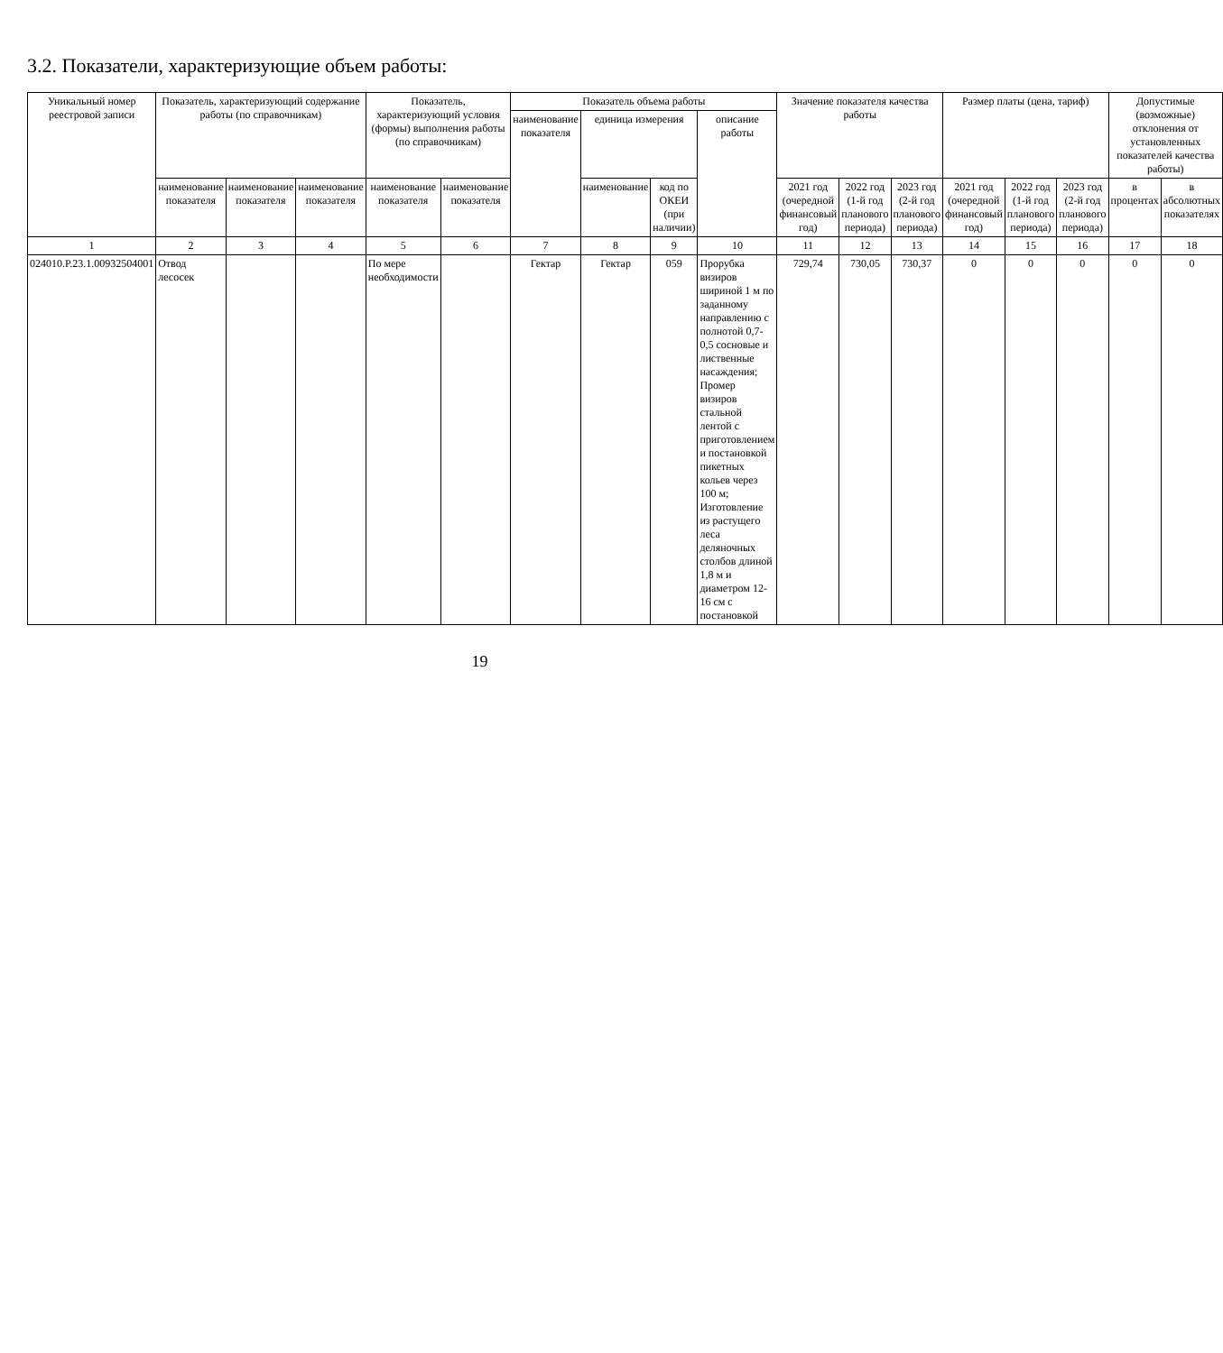3.2. Показатели, характеризующие объем работы:
| Уникальный номер реестровой записи | Показатель, характеризующий содержание работы (по справочникам) | | | Показатель, характеризующий условия (формы) выполнения работы (по справочникам) | | Показатель объема работы | | | | Значение показателя качества работы | | | Размер платы (цена, тариф) | | | Допустимые (возможные) отклонения от установленных показателей качества работы) | |
| --- | --- | --- | --- | --- | --- | --- | --- | --- | --- | --- | --- | --- | --- | --- | --- | --- | --- |
| | | | | | | наименование показателя | единица измерения | | описание работы | | | | | | | | |
| | наименование показателя | наименование показателя | наименование показателя | наименование показателя | наименование показателя | | наименование | код по ОКЕИ (при наличии) | | 2021 год (очередной финансовый год) | 2022 год (1-й год планового периода) | 2023 год (2-й год планового периода) | 2021 год (очередной финансовый год) | 2022 год (1-й год планового периода) | 2023 год (2-й год планового периода) | в процентах | в абсолютных показателях |
| 1 | 2 | 3 | 4 | 5 | 6 | 7 | 8 | 9 | 10 | 11 | 12 | 13 | 14 | 15 | 16 | 17 | 18 |
| 024010.Р.23.1.00932504001 | Отвод лесосек | | | По мере необходимости | | Гектар | Гектар | 059 | Прорубка визиров шириной 1 м по заданному направлению с полнотой 0,7-0,5 сосновые и лиственные насаждения; Промер визиров стальной лентой с приготовлением и постановкой пикетных кольев через 100 м; Изготовление из растущего леса деляночных столбов длиной 1,8 м и диаметром 12-16 см с постановкой | 729,74 | 730,05 | 730,37 | 0 | 0 | 0 | 0 | 0 |
19